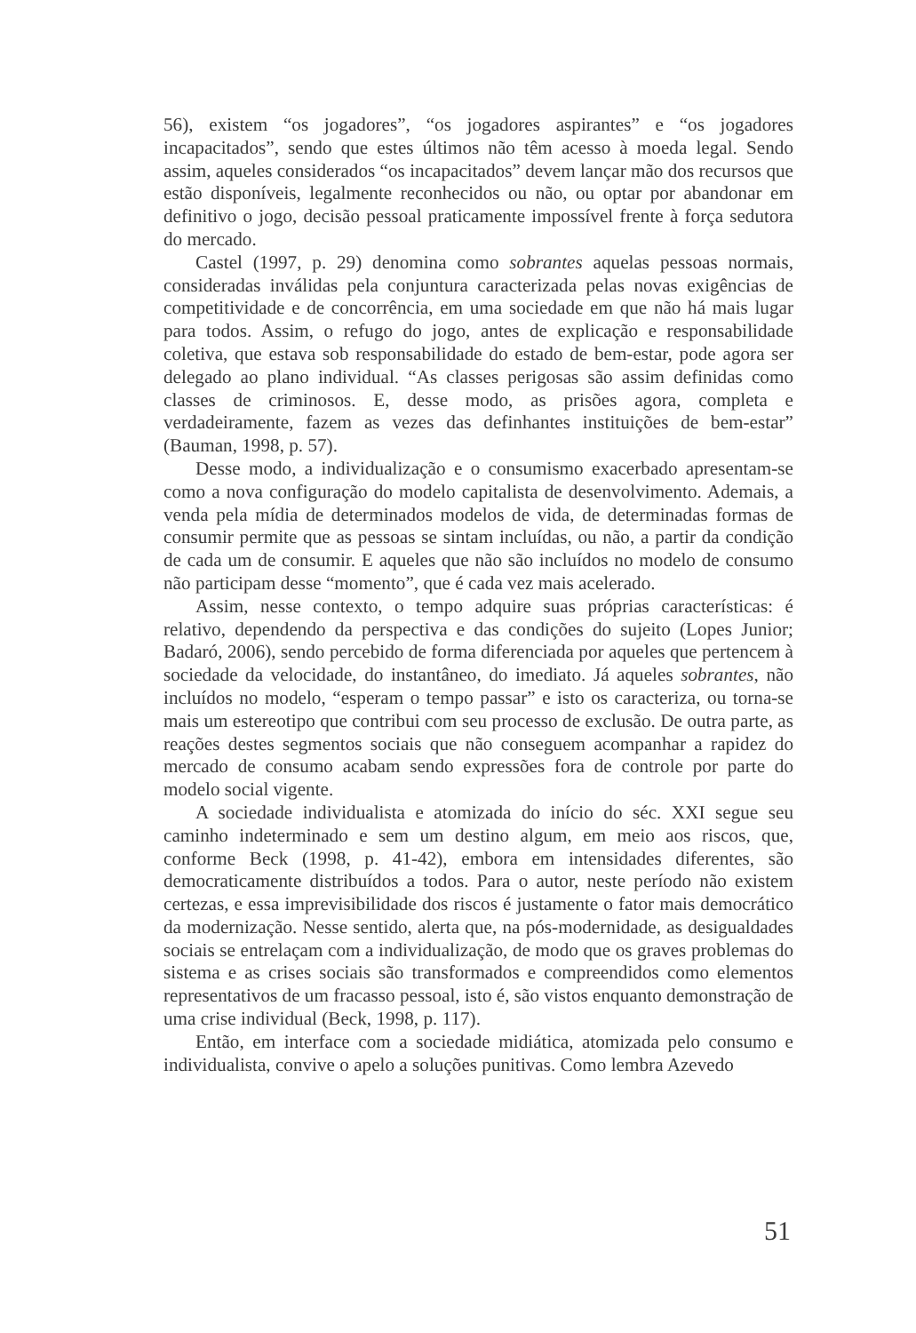56), existem “os jogadores”, “os jogadores aspirantes” e “os jogadores incapacitados”, sendo que estes últimos não têm acesso à moeda legal. Sendo assim, aqueles considerados “os incapacitados” devem lançar mão dos recursos que estão disponíveis, legalmente reconhecidos ou não, ou optar por abandonar em definitivo o jogo, decisão pessoal praticamente impossível frente à força sedutora do mercado.
Castel (1997, p. 29) denomina como sobrantes aquelas pessoas normais, consideradas inválidas pela conjuntura caracterizada pelas novas exigências de competitividade e de concorrência, em uma sociedade em que não há mais lugar para todos. Assim, o refugo do jogo, antes de explicação e responsabilidade coletiva, que estava sob responsabilidade do estado de bem-estar, pode agora ser delegado ao plano individual. “As classes perigosas são assim definidas como classes de criminosos. E, desse modo, as prisões agora, completa e verdadeiramente, fazem as vezes das definhantes instituições de bem-estar” (Bauman, 1998, p. 57).
Desse modo, a individualização e o consumismo exacerbado apresentam-se como a nova configuração do modelo capitalista de desenvolvimento. Ademais, a venda pela mídia de determinados modelos de vida, de determinadas formas de consumir permite que as pessoas se sintam incluídas, ou não, a partir da condição de cada um de consumir. E aqueles que não são incluídos no modelo de consumo não participam desse “momento”, que é cada vez mais acelerado.
Assim, nesse contexto, o tempo adquire suas próprias características: é relativo, dependendo da perspectiva e das condições do sujeito (Lopes Junior; Badaró, 2006), sendo percebido de forma diferenciada por aqueles que pertencem à sociedade da velocidade, do instantâneo, do imediato. Já aqueles sobrantes, não incluídos no modelo, “esperam o tempo passar” e isto os caracteriza, ou torna-se mais um estereotipo que contribui com seu processo de exclusão. De outra parte, as reações destes segmentos sociais que não conseguem acompanhar a rapidez do mercado de consumo acabam sendo expressões fora de controle por parte do modelo social vigente.
A sociedade individualista e atomizada do início do séc. XXI segue seu caminho indeterminado e sem um destino algum, em meio aos riscos, que, conforme Beck (1998, p. 41-42), embora em intensidades diferentes, são democraticamente distribuídos a todos. Para o autor, neste período não existem certezas, e essa imprevisibilidade dos riscos é justamente o fator mais democrático da modernização. Nesse sentido, alerta que, na pós-modernidade, as desigualdades sociais se entrelaçam com a individualização, de modo que os graves problemas do sistema e as crises sociais são transformados e compreendidos como elementos representativos de um fracasso pessoal, isto é, são vistos enquanto demonstração de uma crise individual (Beck, 1998, p. 117).
Então, em interface com a sociedade midiática, atomizada pelo consumo e individualista, convive o apelo a soluções punitivas. Como lembra Azevedo
51